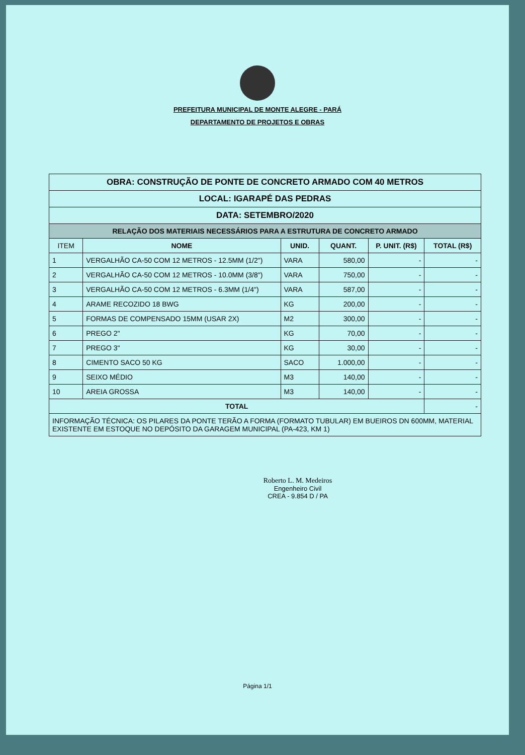PREFEITURA MUNICIPAL DE MONTE ALEGRE - PARÁ
DEPARTAMENTO DE PROJETOS E OBRAS
| OBRA: CONSTRUÇÃO DE PONTE DE CONCRETO ARMADO COM 40 METROS | | | | | |
| LOCAL: IGARAPÉ DAS PEDRAS | | | | | |
| DATA: SETEMBRO/2020 | | | | | |
| RELAÇÃO DOS MATERIAIS NECESSÁRIOS PARA A ESTRUTURA DE CONCRETO ARMADO | | | | | |
| ITEM | NOME | UNID. | QUANT. | P. UNIT. (R$) | TOTAL (R$) |
| 1 | VERGALHÃO CA-50 COM 12 METROS - 12.5MM (1/2") | VARA | 580,00 | - | - |
| 2 | VERGALHÃO CA-50 COM 12 METROS - 10.0MM (3/8") | VARA | 750,00 | - | - |
| 3 | VERGALHÃO CA-50 COM 12 METROS - 6.3MM (1/4") | VARA | 587,00 | - | - |
| 4 | ARAME RECOZIDO 18 BWG | KG | 200,00 | - | - |
| 5 | FORMAS DE COMPENSADO 15MM (USAR 2X) | M2 | 300,00 | - | - |
| 6 | PREGO 2" | KG | 70,00 | - | - |
| 7 | PREGO 3" | KG | 30,00 | - | - |
| 8 | CIMENTO SACO 50 KG | SACO | 1.000,00 | - | - |
| 9 | SEIXO MÉDIO | M3 | 140,00 | - | - |
| 10 | AREIA GROSSA | M3 | 140,00 | - | - |
| TOTAL | | | | | - |
| INFORMAÇÃO TÉCNICA: OS PILARES DA PONTE TERÃO A FORMA (FORMATO TUBULAR) EM BUEIROS DN 600MM, MATERIAL EXISTENTE EM ESTOQUE NO DEPÓSITO DA GARAGEM MUNICIPAL (PA-423, KM 1) | | | | | |
Roberto L. M. Medeiros
Engenheiro Civil
CREA - 9.854 D / PA
Página 1/1